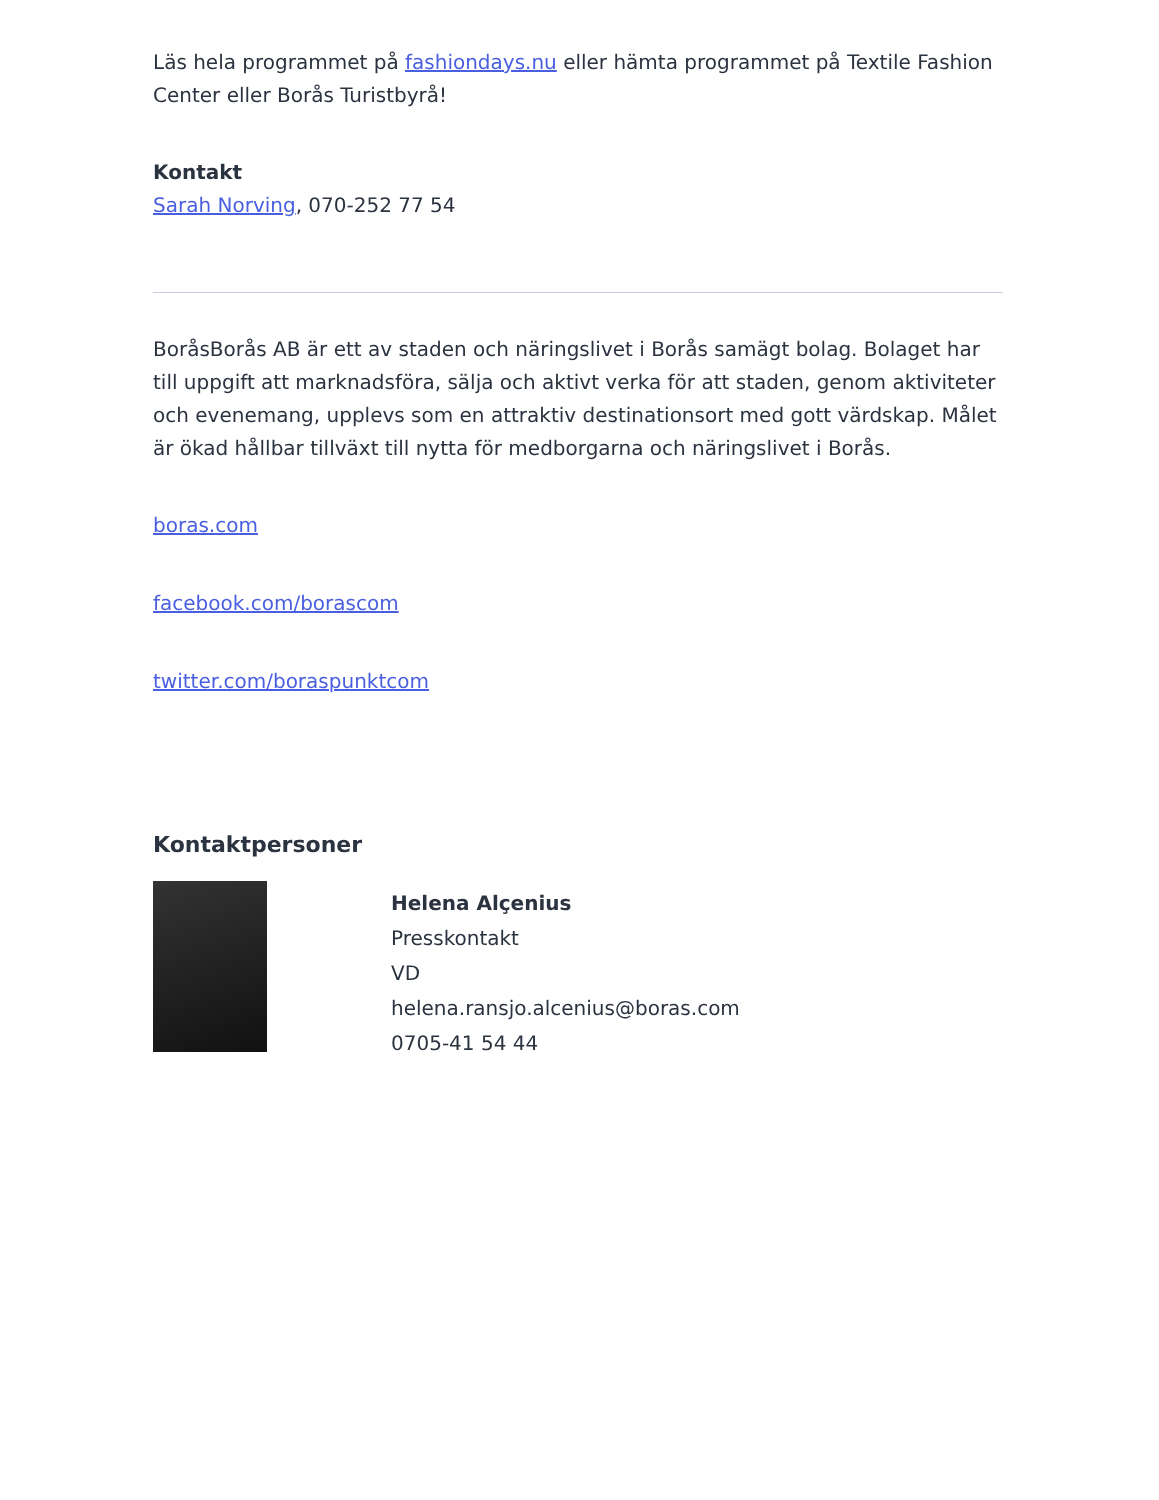Läs hela programmet på fashiondays.nu eller hämta programmet på Textile Fashion Center eller Borås Turistbyrå!
Kontakt
Sarah Norving, 070-252 77 54
BoråsBorås AB är ett av staden och näringslivet i Borås samägt bolag. Bolaget har till uppgift att marknadsföra, sälja och aktivt verka för att staden, genom aktiviteter och evenemang, upplevs som en attraktiv destinationsort med gott värdskap. Målet är ökad hållbar tillväxt till nytta för medborgarna och näringslivet i Borås.
boras.com
facebook.com/borascom
twitter.com/boraspunktcom
Kontaktpersoner
Helena Alçenius
Presskontakt
VD
helena.ransjo.alcenius@boras.com
0705-41 54 44